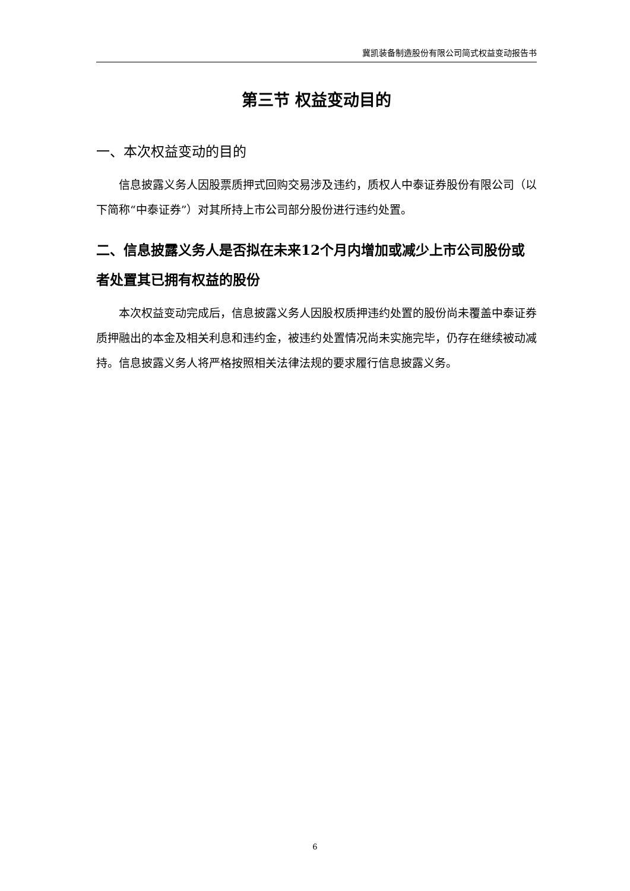冀凯装备制造股份有限公司简式权益变动报告书
第三节 权益变动目的
一、本次权益变动的目的
信息披露义务人因股票质押式回购交易涉及违约，质权人中泰证券股份有限公司（以下简称“中泰证券”）对其所持上市公司部分股份进行违约处置。
二、信息披露义务人是否拟在未来12个月内增加或减少上市公司股份或者处置其已拥有权益的股份
本次权益变动完成后，信息披露义务人因股权质押违约处置的股份尚未覆盖中泰证券质押融出的本金及相关利息和违约金，被违约处置情况尚未实施完毕，仍存在继续被动减持。信息披露义务人将严格按照相关法律法规的要求履行信息披露义务。
6